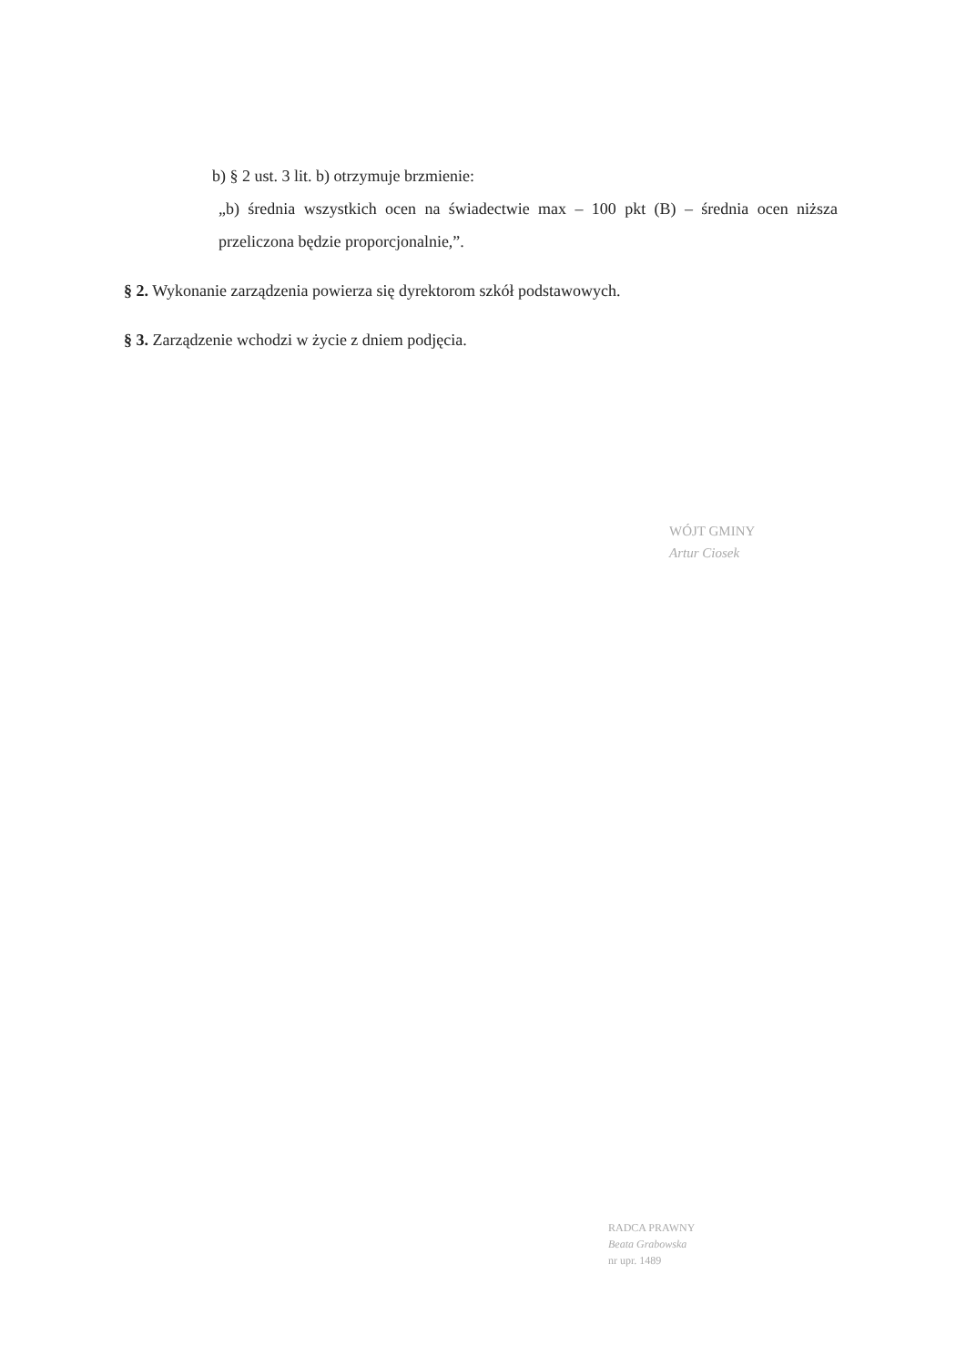b) § 2 ust. 3 lit. b) otrzymuje brzmienie:
„b) średnia wszystkich ocen na świadectwie max – 100 pkt (B) – średnia ocen niższa przeliczona będzie proporcjonalnie,”.
§ 2. Wykonanie zarządzenia powierza się dyrektorom szkół podstawowych.
§ 3. Zarządzenie wchodzi w życie z dniem podjęcia.
WÓJT GMINY
Artur Ciosek
RADCA PRAWNY
Beata Grabowska
nr upr. 1489